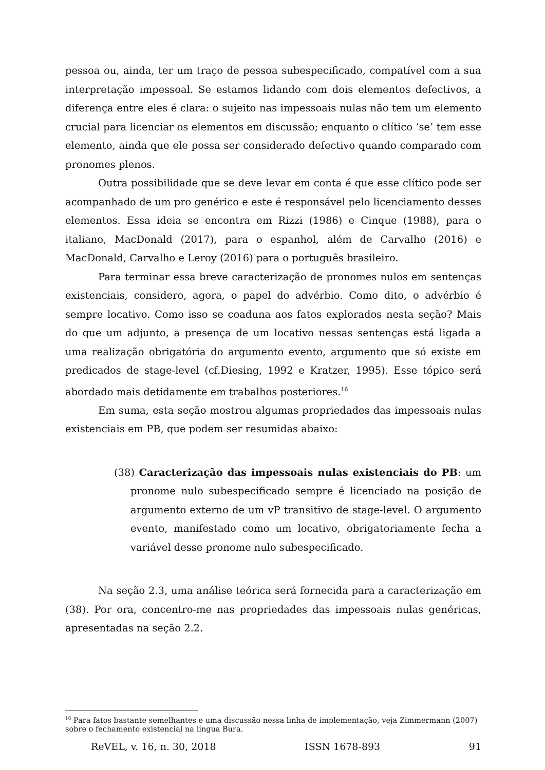pessoa ou, ainda, ter um traço de pessoa subespecificado, compatível com a sua interpretação impessoal. Se estamos lidando com dois elementos defectivos, a diferença entre eles é clara: o sujeito nas impessoais nulas não tem um elemento crucial para licenciar os elementos em discussão; enquanto o clítico ‘se’ tem esse elemento, ainda que ele possa ser considerado defectivo quando comparado com pronomes plenos.
Outra possibilidade que se deve levar em conta é que esse clítico pode ser acompanhado de um pro genérico e este é responsável pelo licenciamento desses elementos. Essa ideia se encontra em Rizzi (1986) e Cinque (1988), para o italiano, MacDonald (2017), para o espanhol, além de Carvalho (2016) e MacDonald, Carvalho e Leroy (2016) para o português brasileiro.
Para terminar essa breve caracterização de pronomes nulos em sentenças existenciais, considero, agora, o papel do advérbio. Como dito, o advérbio é sempre locativo. Como isso se coaduna aos fatos explorados nesta seção? Mais do que um adjunto, a presença de um locativo nessas sentenças está ligada a uma realização obrigatória do argumento evento, argumento que só existe em predicados de stage-level (cf.Diesing, 1992 e Kratzer, 1995). Esse tópico será abordado mais detidamente em trabalhos posteriores.<sup>16</sup>
Em suma, esta seção mostrou algumas propriedades das impessoais nulas existenciais em PB, que podem ser resumidas abaixo:
(38) Caracterização das impessoais nulas existenciais do PB: um pronome nulo subespecificado sempre é licenciado na posição de argumento externo de um vP transitivo de stage-level. O argumento evento, manifestado como um locativo, obrigatoriamente fecha a variável desse pronome nulo subespecificado.
Na seção 2.3, uma análise teórica será fornecida para a caracterização em (38). Por ora, concentro-me nas propriedades das impessoais nulas genéricas, apresentadas na seção 2.2.
<sup>16</sup> Para fatos bastante semelhantes e uma discussão nessa linha de implementação, veja Zimmermann (2007) sobre o fechamento existencial na língua Bura.
ReVEL, v. 16, n. 30, 2018 ISSN 1678-893 91